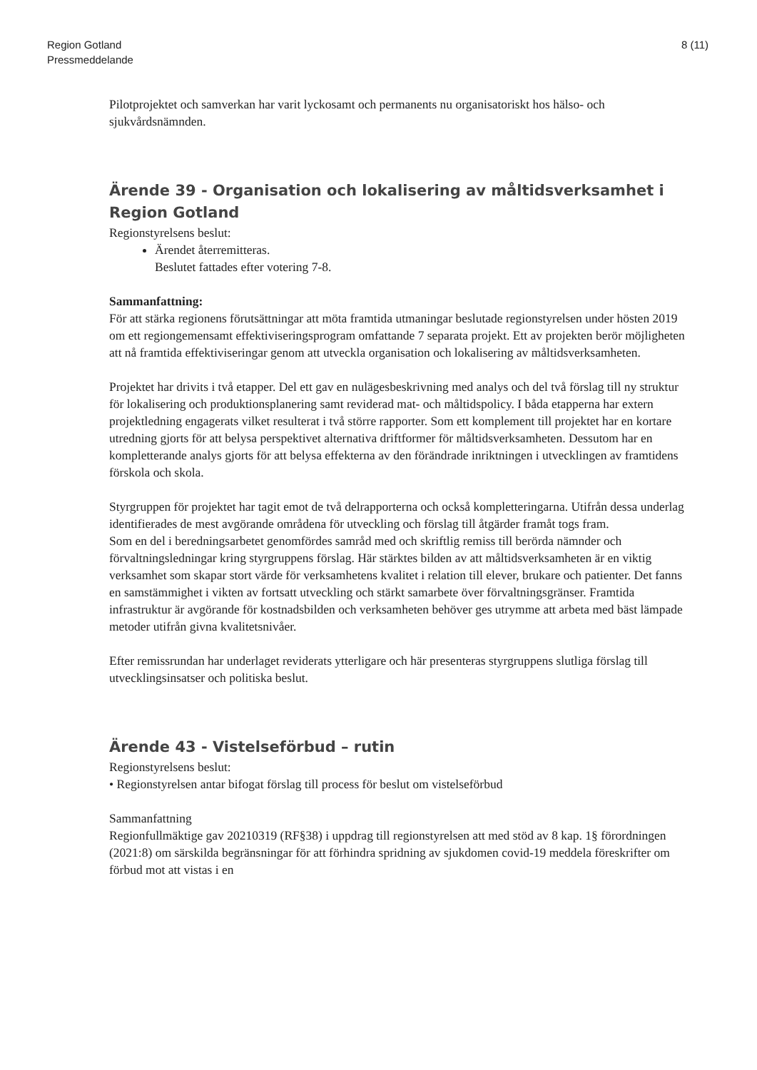Region Gotland
Pressmeddelande
8 (11)
Pilotprojektet och samverkan har varit lyckosamt och permanents nu organisatoriskt hos hälso- och sjukvårdsnämnden.
Ärende 39 - Organisation och lokalisering av måltidsverksamhet i Region Gotland
Regionstyrelsens beslut:
Ärendet återremitteras.
Beslutet fattades efter votering 7-8.
Sammanfattning:
För att stärka regionens förutsättningar att möta framtida utmaningar beslutade regionstyrelsen under hösten 2019 om ett regiongemensamt effektiviseringsprogram omfattande 7 separata projekt. Ett av projekten berör möjligheten att nå framtida effektiviseringar genom att utveckla organisation och lokalisering av måltidsverksamheten.
Projektet har drivits i två etapper. Del ett gav en nulägesbeskrivning med analys och del två förslag till ny struktur för lokalisering och produktionsplanering samt reviderad mat- och måltidspolicy. I båda etapperna har extern projektledning engagerats vilket resulterat i två större rapporter. Som ett komplement till projektet har en kortare utredning gjorts för att belysa perspektivet alternativa driftformer för måltidsverksamheten. Dessutom har en kompletterande analys gjorts för att belysa effekterna av den förändrade inriktningen i utvecklingen av framtidens förskola och skola.
Styrgruppen för projektet har tagit emot de två delrapporterna och också kompletteringarna. Utifrån dessa underlag identifierades de mest avgörande områdena för utveckling och förslag till åtgärder framåt togs fram.
Som en del i beredningsarbetet genomfördes samråd med och skriftlig remiss till berörda nämnder och förvaltningsledningar kring styrgruppens förslag. Här stärktes bilden av att måltidsverksamheten är en viktig verksamhet som skapar stort värde för verksamhetens kvalitet i relation till elever, brukare och patienter. Det fanns en samstämmighet i vikten av fortsatt utveckling och stärkt samarbete över förvaltningsgränser. Framtida infrastruktur är avgörande för kostnadsbilden och verksamheten behöver ges utrymme att arbeta med bäst lämpade metoder utifrån givna kvalitetsnivåer.
Efter remissrundan har underlaget reviderats ytterligare och här presenteras styrgruppens slutliga förslag till utvecklingsinsatser och politiska beslut.
Ärende 43 - Vistelseförbud – rutin
Regionstyrelsens beslut:
• Regionstyrelsen antar bifogat förslag till process för beslut om vistelseförbud
Sammanfattning
Regionfullmäktige gav 20210319 (RF§38) i uppdrag till regionstyrelsen att med stöd av 8 kap. 1§ förordningen (2021:8) om särskilda begränsningar för att förhindra spridning av sjukdomen covid-19 meddela föreskrifter om förbud mot att vistas i en